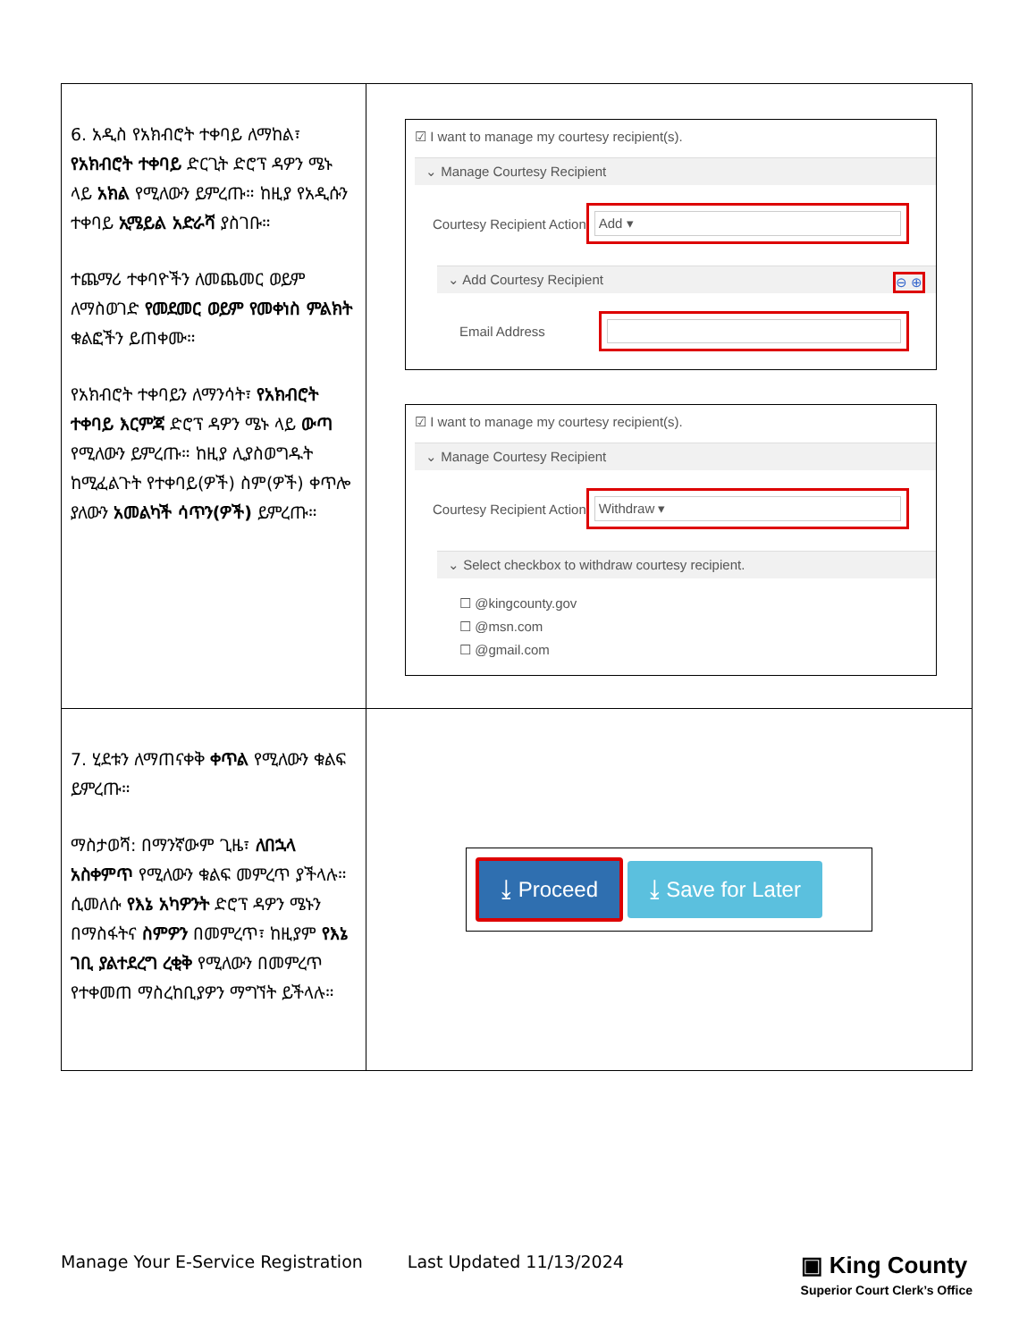| 6. አዲስ የአክብሮት ተቀባይ ለማከል፣ የአክብሮት ተቀባይ ድርጊት ድሮፕ ዳዎን ሜኑ ላይ አክል የሚለውን ይምረጡ። ከዚያ የአዲሱን ተቀባይ ኢሜይል አድራሻ ያስገቡ። ተጨማሪ ተቀባዮችን ለመጨመር ወይም ለማስወገድ የመደመር ወይም የመቀነስ ምልክት ቁልፎችን ይጠቀሙ። የአክብሮት ተቀባይን ለማንሳት፣ የአክብሮት ተቀባይ እርምጃ ድሮፕ ዳዎን ሜኑ ላይ ውጣ የሚለውን ይምረጡ። ከዚያ ሊያስወግዱት ከሚፈልጉት የተቀባይ(ዎች) ስም(ዎች) ቀጥሎ ያለውን አመልካች ሳጥን(ዎች) ይምረጡ። | ☑ I want to manage my courtesy recipient(s). ⌄ Manage Courtesy Recipient Courtesy Recipient Action Add ▾ ⌄ Add Courtesy Recipient ⊖ ⊕ Email Address ☑ I want to manage my courtesy recipient(s). ⌄ Manage Courtesy Recipient Courtesy Recipient Action Withdraw ▾ ⌄ Select checkbox to withdraw courtesy recipient. ☐ @kingcounty.gov ☐ @msn.com ☐ @gmail.com |
| 7. ሂደቱን ለማጠናቀቅ ቀጥል የሚለውን ቁልፍ ይምረጡ። ማስታወሻ: በማንኛውም ጊዜ፣ ለበኋላ አስቀምጥ የሚለውን ቁልፍ መምረጥ ያችላሉ። ሲመለሱ የእኔ አካዎንት ድሮፕ ዳዎን ሜኑን በማስፋትና ስምዎን በመምረጥ፣ ከዚያም የእኔ ገቢ ያልተደረግ ረቂቅ የሚለውን በመምረጥ የተቀመጠ ማስረከቢያዎን ማግኘት ይችላሉ። | ⤓ Proceed ⤓ Save for Later |
Manage Your E-Service Registration Last Updated 11/13/2024 ▣ King County
Superior Court Clerk’s Office